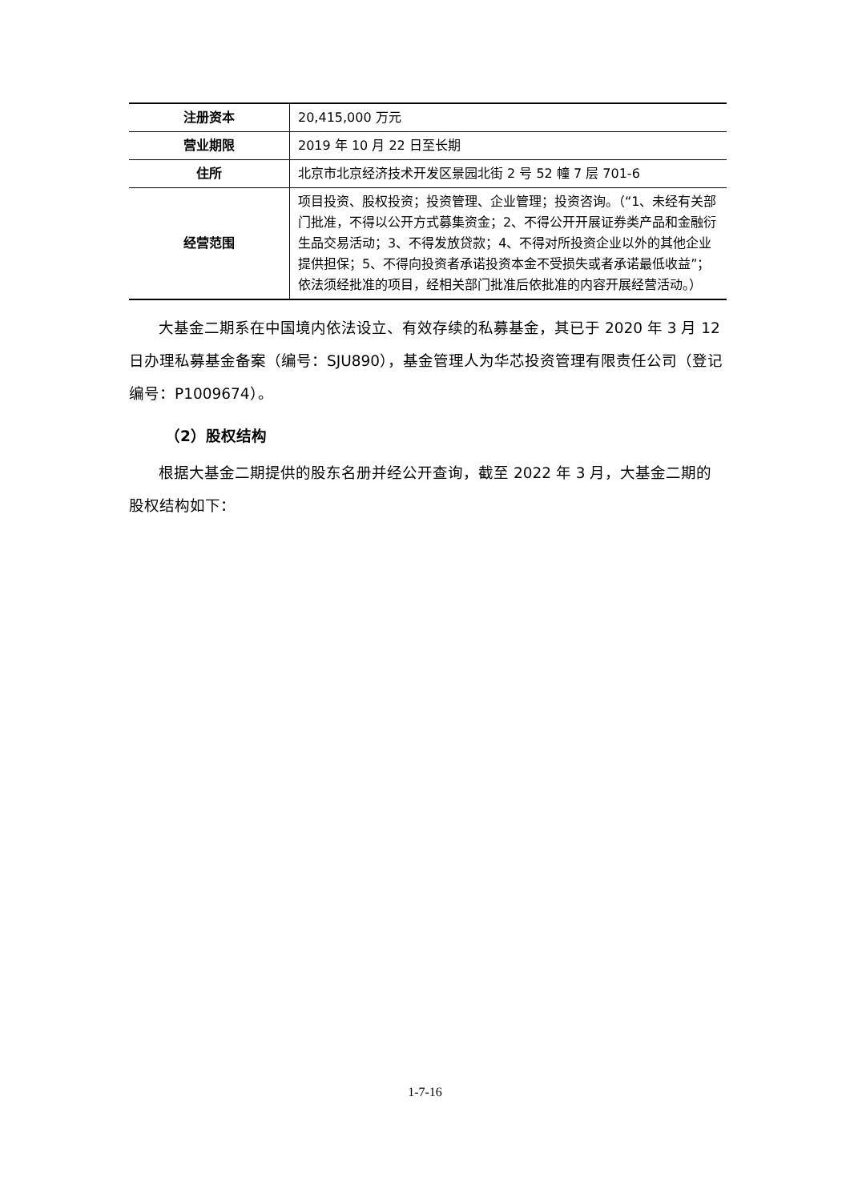| 注册资本 | 20,415,000 万元 |
| 营业期限 | 2019 年 10 月 22 日至长期 |
| 住所 | 北京市北京经济技术开发区景园北街 2 号 52 幢 7 层 701-6 |
| 经营范围 | 项目投资、股权投资；投资管理、企业管理；投资咨询。（“1、未经有关部门批准，不得以公开方式募集资金；2、不得公开开展证券类产品和金融衍生品交易活动；3、不得发放贷款；4、不得对所投资企业以外的其他企业提供担保；5、不得向投资者承诺投资本金不受损失或者承诺最低收益”；依法须经批准的项目，经相关部门批准后依批准的内容开展经营活动。） |
大基金二期系在中国境内依法设立、有效存续的私募基金，其已于 2020 年 3 月 12 日办理私募基金备案（编号：SJU890），基金管理人为华芯投资管理有限责任公司（登记编号：P1009674）。
（2）股权结构
根据大基金二期提供的股东名册并经公开查询，截至 2022 年 3 月，大基金二期的股权结构如下：
1-7-16